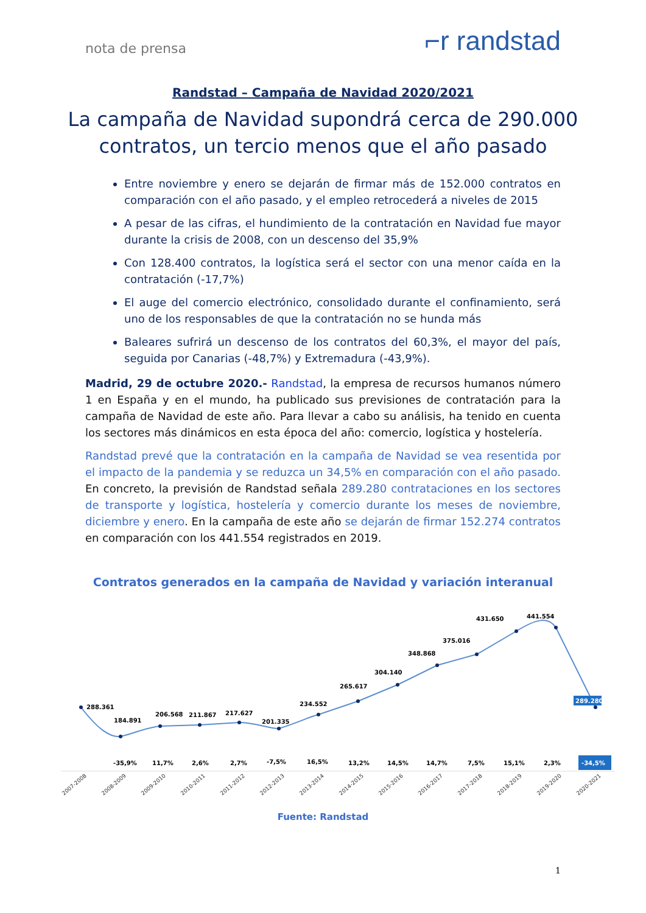nota de prensa ⌐r randstad
Randstad – Campaña de Navidad 2020/2021
La campaña de Navidad supondrá cerca de 290.000 contratos, un tercio menos que el año pasado
Entre noviembre y enero se dejarán de firmar más de 152.000 contratos en comparación con el año pasado, y el empleo retrocederá a niveles de 2015
A pesar de las cifras, el hundimiento de la contratación en Navidad fue mayor durante la crisis de 2008, con un descenso del 35,9%
Con 128.400 contratos, la logística será el sector con una menor caída en la contratación (-17,7%)
El auge del comercio electrónico, consolidado durante el confinamiento, será uno de los responsables de que la contratación no se hunda más
Baleares sufrirá un descenso de los contratos del 60,3%, el mayor del país, seguida por Canarias (-48,7%) y Extremadura (-43,9%).
Madrid, 29 de octubre 2020.- Randstad, la empresa de recursos humanos número 1 en España y en el mundo, ha publicado sus previsiones de contratación para la campaña de Navidad de este año. Para llevar a cabo su análisis, ha tenido en cuenta los sectores más dinámicos en esta época del año: comercio, logística y hostelería.
Randstad prevé que la contratación en la campaña de Navidad se vea resentida por el impacto de la pandemia y se reduzca un 34,5% en comparación con el año pasado. En concreto, la previsión de Randstad señala 289.280 contrataciones en los sectores de transporte y logística, hostelería y comercio durante los meses de noviembre, diciembre y enero. En la campaña de este año se dejarán de firmar 152.274 contratos en comparación con los 441.554 registrados en 2019.
Contratos generados en la campaña de Navidad y variación interanual
288.361
184.891
206.568
211.867
217.627
201.335
234.552
265.617
304.140
348.868
375.016
431.650
441.554
-35,9%
11,7%
2,6%
2,7%
-7,5%
16,5%
13,2%
14,5%
14,7%
7,5%
15,1%
2,3%
289.280
-34,5%
2007-2008
2008-2009
2009-2010
2010-2011
2011-2012
2012-2013
2013-2014
2014-2015
2015-2016
2016-2017
2017-2018
2018-2019
2019-2020
2020-2021
Fuente: Randstad
1